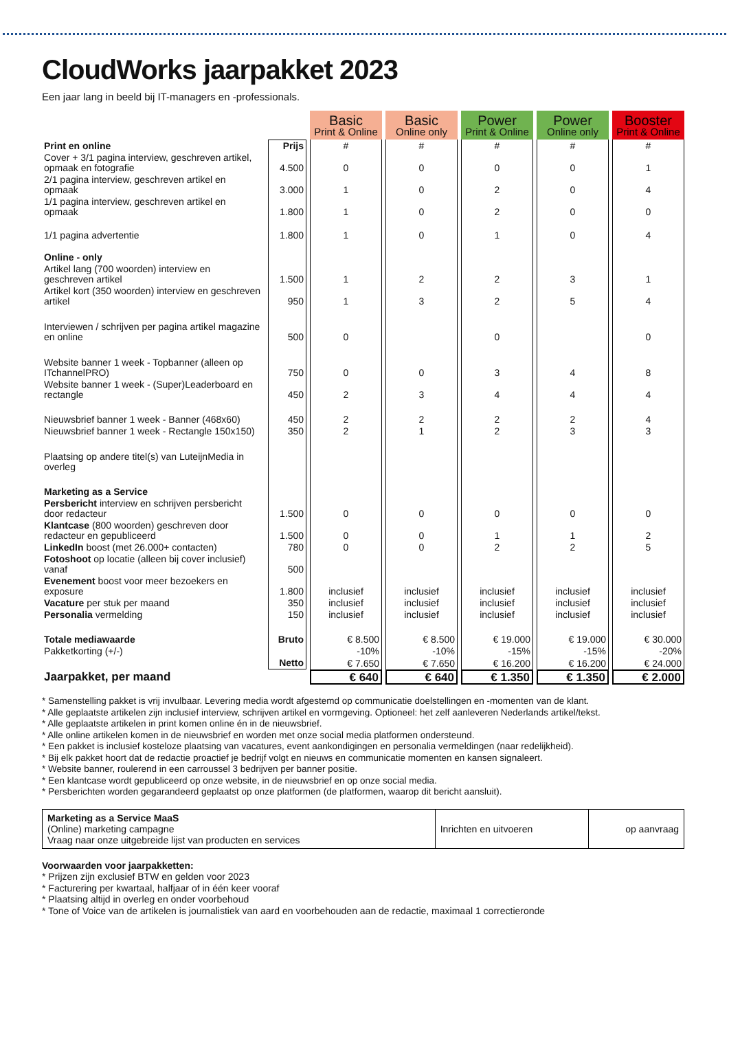CloudWorks jaarpakket 2023
Een jaar lang in beeld bij IT-managers en -professionals.
| | | Basic Print & Online | Basic Online only | Power Print & Online | Power Online only | Booster Print & Online |
| Print en online | Prijs | # | # | # | # | # |
| Cover + 3/1 pagina interview, geschreven artikel, opmaak en fotografie | 4.500 | 0 | 0 | 0 | 0 | 1 |
| 2/1 pagina interview, geschreven artikel en opmaak | 3.000 | 1 | 0 | 2 | 0 | 4 |
| 1/1 pagina interview, geschreven artikel en opmaak | 1.800 | 1 | 0 | 2 | 0 | 0 |
| 1/1 pagina advertentie | 1.800 | 1 | 0 | 1 | 0 | 4 |
| Online - only | | | | | | |
| Artikel lang (700 woorden) interview en geschreven artikel | 1.500 | 1 | 2 | 2 | 3 | 1 |
| Artikel kort (350 woorden) interview en geschreven artikel | 950 | 1 | 3 | 2 | 5 | 4 |
| Interviewen / schrijven per pagina artikel magazine en online | 500 | 0 | | 0 | | 0 |
| Website banner 1 week - Topbanner (alleen op ITchannelPRO) | 750 | 0 | 0 | 3 | 4 | 8 |
| Website banner 1 week - (Super)Leaderboard en rectangle | 450 | 2 | 3 | 4 | 4 | 4 |
| Nieuwsbrief banner 1 week - Banner (468x60) | 450 | 2 | 2 | 2 | 2 | 4 |
| Nieuwsbrief banner 1 week - Rectangle 150x150) | 350 | 2 | 1 | 2 | 3 | 3 |
| Plaatsing op andere titel(s) van LuteijnMedia in overleg | | | | | | |
| Marketing as a Service | | | | | | |
| Persbericht interview en schrijven persbericht door redacteur | 1.500 | 0 | 0 | 0 | 0 | 0 |
| Klantcase (800 woorden) geschreven door redacteur en gepubliceerd | 1.500 | 0 | 0 | 1 | 1 | 2 |
| LinkedIn boost (met 26.000+ contacten) | 780 | 0 | 0 | 2 | 2 | 5 |
| Fotoshoot op locatie (alleen bij cover inclusief) vanaf | 500 | | | | | |
| Evenement boost voor meer bezoekers en exposure | 1.800 | inclusief | inclusief | inclusief | inclusief | inclusief |
| Vacature per stuk per maand | 350 | inclusief | inclusief | inclusief | inclusief | inclusief |
| Personalia vermelding | 150 | inclusief | inclusief | inclusief | inclusief | inclusief |
| Totale mediawaarde | Bruto | € 8.500 | € 8.500 | € 19.000 | € 19.000 | € 30.000 |
| Pakketkorting (+/-) | | -10% | -10% | -15% | -15% | -20% |
| | Netto | € 7.650 | € 7.650 | € 16.200 | € 16.200 | € 24.000 |
| Jaarpakket, per maand | | € 640 | € 640 | € 1.350 | € 1.350 | € 2.000 |
* Samenstelling pakket is vrij invulbaar. Levering media wordt afgestemd op communicatie doelstellingen en -momenten van de klant.
* Alle geplaatste artikelen zijn inclusief interview, schrijven artikel en vormgeving. Optioneel: het zelf aanleveren Nederlands artikel/tekst.
* Alle geplaatste artikelen in print komen online én in de nieuwsbrief.
* Alle online artikelen komen in de nieuwsbrief en worden met onze social media platformen ondersteund.
* Een pakket is inclusief kosteloze plaatsing van vacatures, event aankondigingen en personalia vermeldingen (naar redelijkheid).
* Bij elk pakket hoort dat de redactie proactief je bedrijf volgt en nieuws en communicatie momenten en kansen signaleert.
* Website banner, roulerend in een carroussel 3 bedrijven per banner positie.
* Een klantcase wordt gepubliceerd op onze website, in de nieuwsbrief en op onze social media.
* Persberichten worden gegarandeerd geplaatst op onze platformen (de platformen, waarop dit bericht aansluit).
| Marketing as a Service MaaS (Online) marketing campagne Vraag naar onze uitgebreide lijst van producten en services | Inrichten en uitvoeren | op aanvraag |
Voorwaarden voor jaarpakketten:
* Prijzen zijn exclusief BTW en gelden voor 2023
* Facturering per kwartaal, halfjaar of in één keer vooraf
* Plaatsing altijd in overleg en onder voorbehoud
* Tone of Voice van de artikelen is journalistiek van aard en voorbehouden aan de redactie, maximaal 1 correctieronde